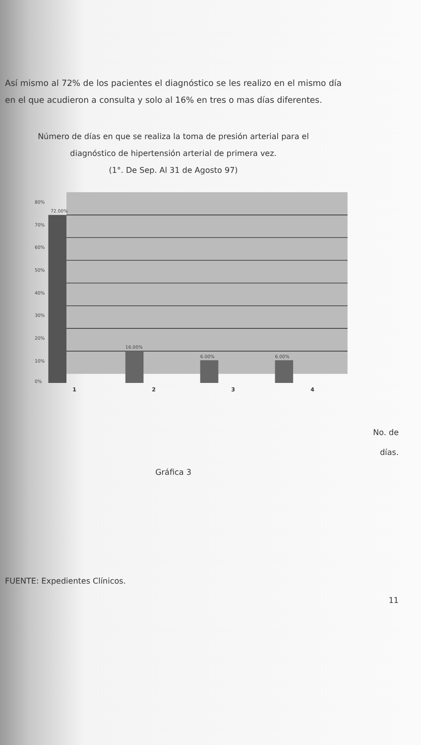Así mismo al 72% de los pacientes el diagnóstico se les realizo en el mismo día en el que acudieron a consulta y solo al 16% en tres o mas días diferentes.
Número de días en que se realiza la toma de presión arterial para el
diagnóstico de hipertensión arterial de primera vez.
(1°. De Sep. Al 31 de Agosto 97)
80%
70%
60%
50%
40%
30%
20%
10%
0%
72.00%
16.00%
6.00%
6.00%
1 2 3 4
No. de
días.
Gráfica 3
FUENTE: Expedientes Clínicos.
11